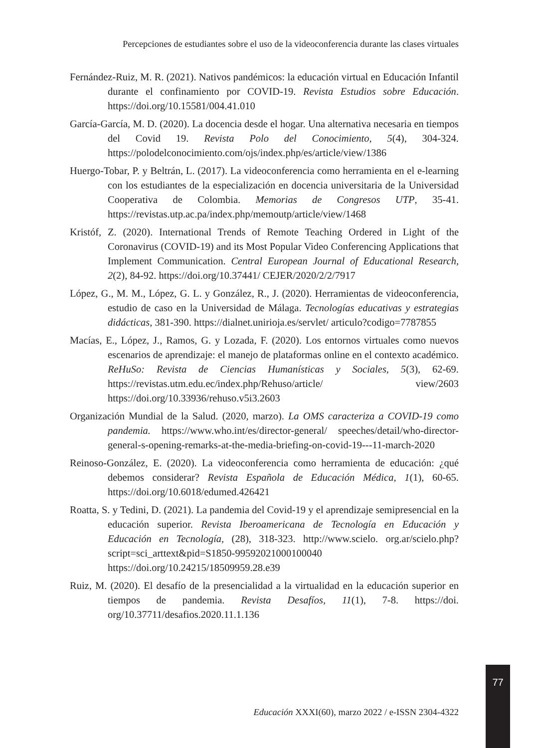Percepciones de estudiantes sobre el uso de la videoconferencia durante las clases virtuales
Fernández-Ruiz, M. R. (2021). Nativos pandémicos: la educación virtual en Educación Infantil durante el confinamiento por COVID-19. Revista Estudios sobre Educación. https://doi.org/10.15581/004.41.010
García-García, M. D. (2020). La docencia desde el hogar. Una alternativa necesaria en tiempos del Covid 19. Revista Polo del Conocimiento, 5(4), 304-324. https://polodelconocimiento.com/ojs/index.php/es/article/view/1386
Huergo-Tobar, P. y Beltrán, L. (2017). La videoconferencia como herramienta en el e-learning con los estudiantes de la especialización en docencia universitaria de la Universidad Cooperativa de Colombia. Memorias de Congresos UTP, 35-41. https://revistas.utp.ac.pa/index.php/memoutp/article/view/1468
Kristóf, Z. (2020). International Trends of Remote Teaching Ordered in Light of the Coronavirus (COVID-19) and its Most Popular Video Conferencing Applications that Implement Communication. Central European Journal of Educational Research, 2(2), 84-92. https://doi.org/10.37441/ CEJER/2020/2/2/7917
López, G., M. M., López, G. L. y González, R., J. (2020). Herramientas de videoconferencia, estudio de caso en la Universidad de Málaga. Tecnologías educativas y estrategias didácticas, 381-390. https://dialnet.unirioja.es/servlet/ articulo?codigo=7787855
Macías, E., López, J., Ramos, G. y Lozada, F. (2020). Los entornos virtuales como nuevos escenarios de aprendizaje: el manejo de plataformas online en el contexto académico. ReHuSo: Revista de Ciencias Humanísticas y Sociales, 5(3), 62-69. https://revistas.utm.edu.ec/index.php/Rehuso/article/ view/2603 https://doi.org/10.33936/rehuso.v5i3.2603
Organización Mundial de la Salud. (2020, marzo). La OMS caracteriza a COVID-19 como pandemia. https://www.who.int/es/director-general/ speeches/detail/who-director-general-s-opening-remarks-at-the-media-briefing-on-covid-19---11-march-2020
Reinoso-González, E. (2020). La videoconferencia como herramienta de educación: ¿qué debemos considerar? Revista Española de Educación Médica, 1(1), 60-65. https://doi.org/10.6018/edumed.426421
Roatta, S. y Tedini, D. (2021). La pandemia del Covid-19 y el aprendizaje semipresencial en la educación superior. Revista Iberoamericana de Tecnología en Educación y Educación en Tecnología, (28), 318-323. http://www.scielo. org.ar/scielo.php?script=sci_arttext&pid=S1850-99592021000100040 https://doi.org/10.24215/18509959.28.e39
Ruiz, M. (2020). El desafío de la presencialidad a la virtualidad en la educación superior en tiempos de pandemia. Revista Desafíos, 11(1), 7-8. https://doi. org/10.37711/desafios.2020.11.1.136
77
Educación XXXI(60), marzo 2022 / e-ISSN 2304-4322